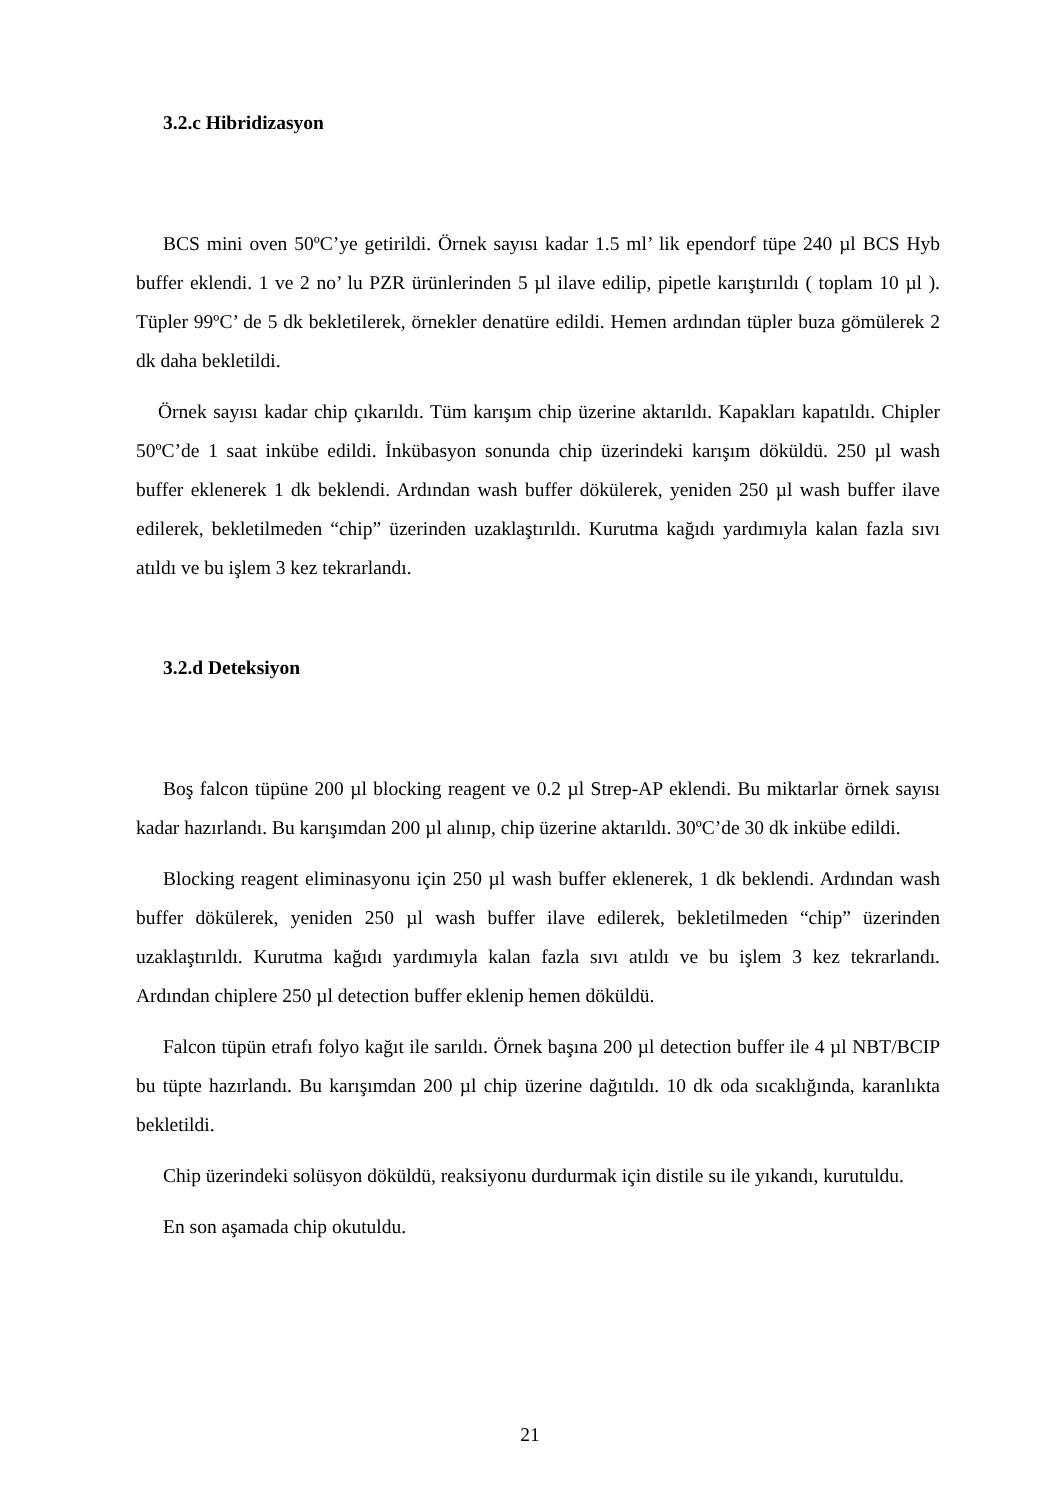3.2.c Hibridizasyon
BCS mini oven 50ºC’ye getirildi. Örnek sayısı kadar 1.5 ml’ lik ependorf tüpe 240 µl BCS Hyb buffer eklendi. 1 ve 2 no’ lu PZR ürünlerinden 5 µl ilave edilip, pipetle karıştırıldı ( toplam 10 µl ). Tüpler 99ºC’ de 5 dk bekletilerek, örnekler denatüre edildi. Hemen ardından tüpler buza gömülerek 2 dk daha bekletildi.
Örnek sayısı kadar chip çıkarıldı. Tüm karışım chip üzerine aktarıldı. Kapakları kapatıldı. Chipler 50ºC’de 1 saat inkübe edildi. İnkübasyon sonunda chip üzerindeki karışım döküldü. 250 µl wash buffer eklenerek 1 dk beklendi. Ardından wash buffer dökülerek, yeniden 250 µl wash buffer ilave edilerek, bekletilmeden “chip” üzerinden uzaklaştırıldı. Kurutma kağıdı yardımıyla kalan fazla sıvı atıldı ve bu işlem 3 kez tekrarlandı.
3.2.d Deteksiyon
Boş falcon tüpüne 200 µl blocking reagent ve 0.2 µl Strep-AP eklendi. Bu miktarlar örnek sayısı kadar hazırlandı. Bu karışımdan 200 µl alınıp, chip üzerine aktarıldı. 30ºC’de 30 dk inkübe edildi.
Blocking reagent eliminasyonu için 250 µl wash buffer eklenerek, 1 dk beklendi. Ardından wash buffer dökülerek, yeniden 250 µl wash buffer ilave edilerek, bekletilmeden “chip” üzerinden uzaklaştırıldı. Kurutma kağıdı yardımıyla kalan fazla sıvı atıldı ve bu işlem 3 kez tekrarlandı. Ardından chiplere 250 µl detection buffer eklenip hemen döküldü.
Falcon tüpün etrafı folyo kağıt ile sarıldı. Örnek başına 200 µl detection buffer ile 4 µl NBT/BCIP bu tüpte hazırlandı. Bu karışımdan 200 µl chip üzerine dağıtıldı. 10 dk oda sıcaklığında, karanlıkta bekletildi.
Chip üzerindeki solüsyon döküldü, reaksiyonu durdurmak için distile su ile yıkandı, kurutuldu.
En son aşamada chip okutuldu.
21